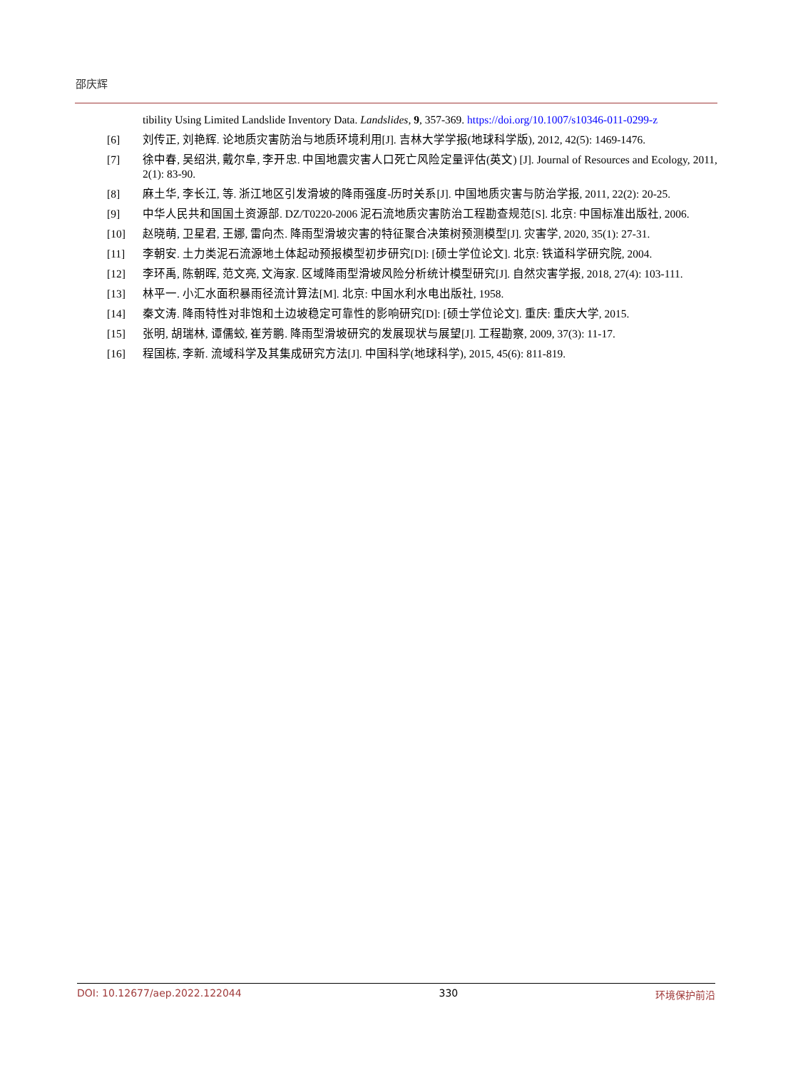邵庆辉
tibility Using Limited Landslide Inventory Data. Landslides, 9, 357-369. https://doi.org/10.1007/s10346-011-0299-z
[6] 刘传正, 刘艳辉. 论地质灾害防治与地质环境利用[J]. 吉林大学学报(地球科学版), 2012, 42(5): 1469-1476.
[7] 徐中春, 吴绍洪, 戴尔阜, 李开忠. 中国地震灾害人口死亡风险定量评估(英文) [J]. Journal of Resources and Ecology, 2011, 2(1): 83-90.
[8] 麻土华, 李长江, 等. 浙江地区引发滑坡的降雨强度-历时关系[J]. 中国地质灾害与防治学报, 2011, 22(2): 20-25.
[9] 中华人民共和国国土资源部. DZ/T0220-2006 泥石流地质灾害防治工程勘查规范[S]. 北京: 中国标准出版社, 2006.
[10] 赵晓萌, 卫星君, 王娜, 雷向杰. 降雨型滑坡灾害的特征聚合决策树预测模型[J]. 灾害学, 2020, 35(1): 27-31.
[11] 李朝安. 土力类泥石流源地土体起动预报模型初步研究[D]: [硕士学位论文]. 北京: 铁道科学研究院, 2004.
[12] 李环禹, 陈朝晖, 范文亮, 文海家. 区域降雨型滑坡风险分析统计模型研究[J]. 自然灾害学报, 2018, 27(4): 103-111.
[13] 林平一. 小汇水面积暴雨径流计算法[M]. 北京: 中国水利水电出版社, 1958.
[14] 秦文涛. 降雨特性对非饱和土边坡稳定可靠性的影响研究[D]: [硕士学位论文]. 重庆: 重庆大学, 2015.
[15] 张明, 胡瑞林, 谭儒蛟, 崔芳鹏. 降雨型滑坡研究的发展现状与展望[J]. 工程勘察, 2009, 37(3): 11-17.
[16] 程国栋, 李新. 流域科学及其集成研究方法[J]. 中国科学(地球科学), 2015, 45(6): 811-819.
DOI: 10.12677/aep.2022.122044 330 环境保护前沿